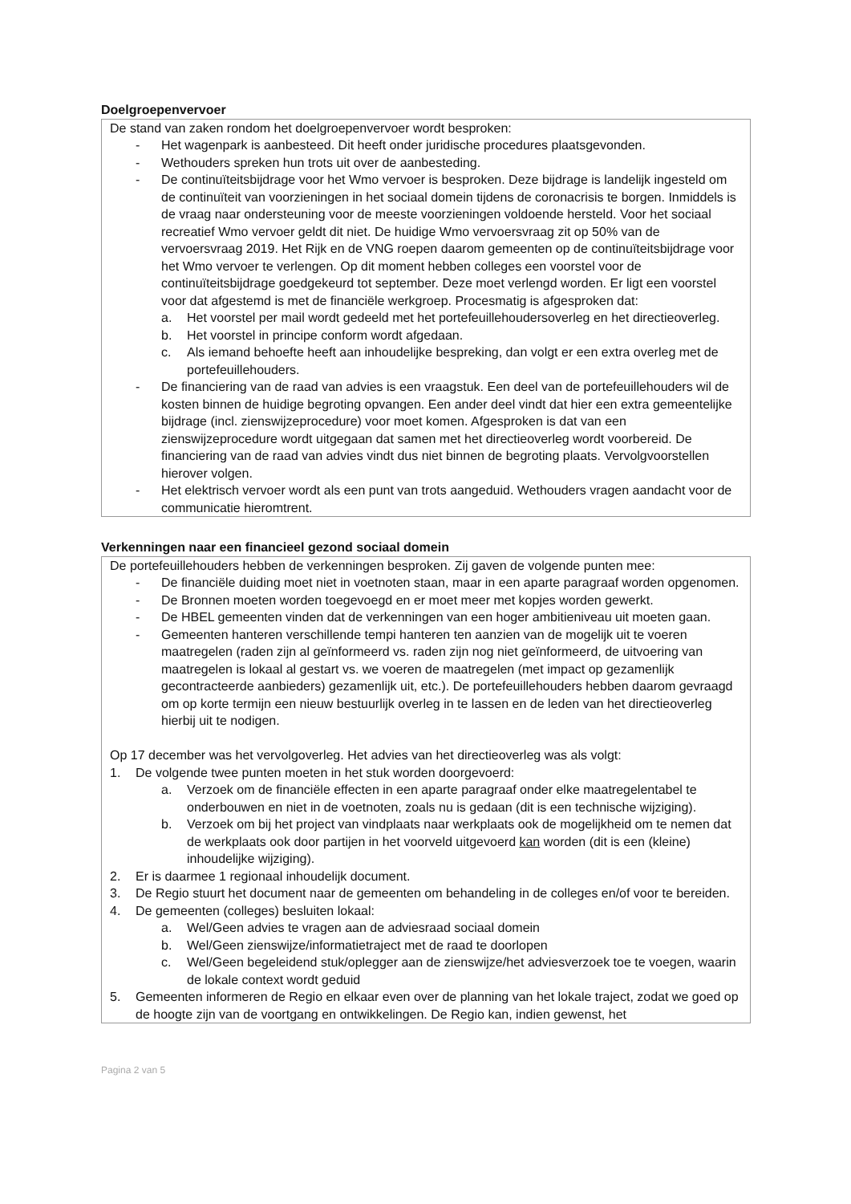Doelgroepenvervoer
De stand van zaken rondom het doelgroepenvervoer wordt besproken:
- Het wagenpark is aanbesteed. Dit heeft onder juridische procedures plaatsgevonden.
- Wethouders spreken hun trots uit over de aanbesteding.
- De continuïteitsbijdrage voor het Wmo vervoer is besproken. Deze bijdrage is landelijk ingesteld om de continuïteit van voorzieningen in het sociaal domein tijdens de coronacrisis te borgen. Inmiddels is de vraag naar ondersteuning voor de meeste voorzieningen voldoende hersteld. Voor het sociaal recreatief Wmo vervoer geldt dit niet. De huidige Wmo vervoersvraag zit op 50% van de vervoersvraag 2019. Het Rijk en de VNG roepen daarom gemeenten op de continuïteitsbijdrage voor het Wmo vervoer te verlengen. Op dit moment hebben colleges een voorstel voor de continuïteitsbijdrage goedgekeurd tot september. Deze moet verlengd worden. Er ligt een voorstel voor dat afgestemd is met de financiële werkgroep. Procesmatig is afgesproken dat:
a. Het voorstel per mail wordt gedeeld met het portefeuillehoudersoverleg en het directieoverleg.
b. Het voorstel in principe conform wordt afgedaan.
c. Als iemand behoefte heeft aan inhoudelijke bespreking, dan volgt er een extra overleg met de portefeuillehouders.
- De financiering van de raad van advies is een vraagstuk. Een deel van de portefeuillehouders wil de kosten binnen de huidige begroting opvangen. Een ander deel vindt dat hier een extra gemeentelijke bijdrage (incl. zienswijzeprocedure) voor moet komen. Afgesproken is dat van een zienswijzeprocedure wordt uitgegaan dat samen met het directieoverleg wordt voorbereid. De financiering van de raad van advies vindt dus niet binnen de begroting plaats. Vervolgvoorstellen hierover volgen.
- Het elektrisch vervoer wordt als een punt van trots aangeduid. Wethouders vragen aandacht voor de communicatie hieromtrent.
Verkenningen naar een financieel gezond sociaal domein
De portefeuillehouders hebben de verkenningen besproken. Zij gaven de volgende punten mee:
- De financiële duiding moet niet in voetnoten staan, maar in een aparte paragraaf worden opgenomen.
- De Bronnen moeten worden toegevoegd en er moet meer met kopjes worden gewerkt.
- De HBEL gemeenten vinden dat de verkenningen van een hoger ambitieniveau uit moeten gaan.
- Gemeenten hanteren verschillende tempi hanteren ten aanzien van de mogelijk uit te voeren maatregelen (raden zijn al geïnformeerd vs. raden zijn nog niet geïnformeerd, de uitvoering van maatregelen is lokaal al gestart vs. we voeren de maatregelen (met impact op gezamenlijk gecontracteerde aanbieders) gezamenlijk uit, etc.). De portefeuillehouders hebben daarom gevraagd om op korte termijn een nieuw bestuurlijk overleg in te lassen en de leden van het directieoverleg hierbij uit te nodigen.
Op 17 december was het vervolgoverleg. Het advies van het directieoverleg was als volgt:
1. De volgende twee punten moeten in het stuk worden doorgevoerd:
a. Verzoek om de financiële effecten in een aparte paragraaf onder elke maatregelentabel te onderbouwen en niet in de voetnoten, zoals nu is gedaan (dit is een technische wijziging).
b. Verzoek om bij het project van vindplaats naar werkplaats ook de mogelijkheid om te nemen dat de werkplaats ook door partijen in het voorveld uitgevoerd kan worden (dit is een (kleine) inhoudelijke wijziging).
2. Er is daarmee 1 regionaal inhoudelijk document.
3. De Regio stuurt het document naar de gemeenten om behandeling in de colleges en/of voor te bereiden.
4. De gemeenten (colleges) besluiten lokaal:
a. Wel/Geen advies te vragen aan de adviesraad sociaal domein
b. Wel/Geen zienswijze/informatietraject met de raad te doorlopen
c. Wel/Geen begeleidend stuk/oplegger aan de zienswijze/het adviesverzoek toe te voegen, waarin de lokale context wordt geduid
5. Gemeenten informeren de Regio en elkaar even over de planning van het lokale traject, zodat we goed op de hoogte zijn van de voortgang en ontwikkelingen. De Regio kan, indien gewenst, het
Pagina 2 van 5